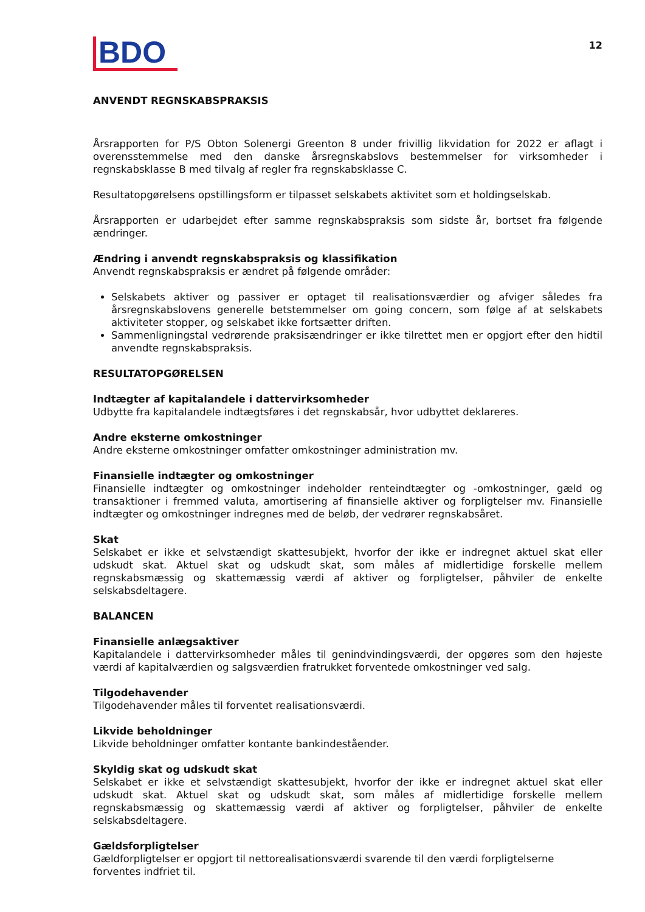BDO
12
ANVENDT REGNSKABSPRAKSIS
Årsrapporten for P/S Obton Solenergi Greenton 8 under frivillig likvidation for 2022 er aflagt i overens­stemmelse med den danske årsregnskabslovs bestemmelser for virksomheder i regnskabsklasse B med tilvalg af regler fra regnskabsklasse C.
Resultatopgørelsens opstillingsform er tilpasset selskabets aktivitet som et holdingselskab.
Årsrapporten er udarbejdet efter samme regnskabspraksis som sidste år, bortset fra følgende ændringer.
Ændring i anvendt regnskabspraksis og klassifikation
Anvendt regnskabspraksis er ændret på følgende områder:
Selskabets aktiver og passiver er optaget til realisationsværdier og afviger således fra årsregnskabslovens generelle betstemmelser om going concern, som følge af at selskabets aktiviteter stopper, og selskabet ikke fortsætter driften.
Sammenligningstal vedrørende praksisændringer er ikke tilrettet men er opgjort efter den hidtil anvendte regnskabspraksis.
RESULTATOPGØRELSEN
Indtægter af kapitalandele i dattervirksomheder
Udbytte fra kapitalandele indtægtsføres i det regnskabsår, hvor udbyttet deklareres.
Andre eksterne omkostninger
Andre eksterne omkostninger omfatter omkostninger administration mv.
Finansielle indtægter og omkostninger
Finansielle indtægter og omkostninger indeholder renteindtægter og -omkostninger, gæld og transaktioner i fremmed valuta, amortisering af finansielle aktiver og forpligtelser mv. Finansielle indtægter og omkostninger indregnes med de beløb, der vedrører regnskabsåret.
Skat
Selskabet er ikke et selvstændigt skattesubjekt, hvorfor der ikke er indregnet aktuel skat eller udskudt skat. Aktuel skat og udskudt skat, som måles af midlertidige forskelle mellem regnskabsmæssig og skattemæssig værdi af aktiver og forpligtelser, påhviler de enkelte selskabsdeltagere.
BALANCEN
Finansielle anlægsaktiver
Kapitalandele i dattervirksomheder måles til genindvindingsværdi, der opgøres som den højeste værdi af kapitalværdien og salgsværdien fratrukket forventede omkostninger ved salg.
Tilgodehavender
Tilgodehavender måles til forventet realisationsværdi.
Likvide beholdninger
Likvide beholdninger omfatter kontante bankindeståender.
Skyldig skat og udskudt skat
Selskabet er ikke et selvstændigt skattesubjekt, hvorfor der ikke er indregnet aktuel skat eller udskudt skat. Aktuel skat og udskudt skat, som måles af midlertidige forskelle mellem regnskabsmæssig og skattemæssig værdi af aktiver og forpligtelser, påhviler de enkelte selskabsdeltagere.
Gældsforpligtelser
Gældforpligtelser er opgjort til nettorealisationsværdi svarende til den værdi forpligtelserne forventes indfriet til.